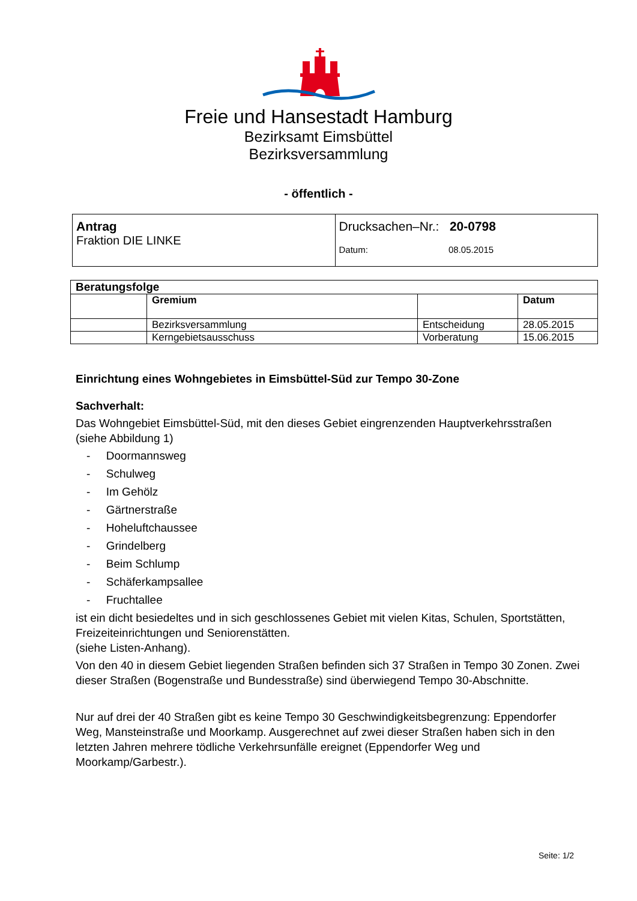Freie und Hansestadt Hamburg
Bezirksamt Eimsbüttel
Bezirksversammlung
- öffentlich -
| Antrag Fraktion DIE LINKE | Drucksachen–Nr.: 20-0798 Datum: 08.05.2015 |
| Beratungsfolge | | | |
| --- | --- | --- | --- |
| | Gremium | | Datum |
| | Bezirksversammlung | Entscheidung | 28.05.2015 |
| | Kerngebietsausschuss | Vorberatung | 15.06.2015 |
Einrichtung eines Wohngebietes in Eimsbüttel-Süd zur Tempo 30-Zone
Sachverhalt:
Das Wohngebiet Eimsbüttel-Süd, mit den dieses Gebiet eingrenzenden Hauptverkehrsstraßen (siehe Abbildung 1)
- Doormannsweg
- Schulweg
- Im Gehölz
- Gärtnerstraße
- Hoheluftchaussee
- Grindelberg
- Beim Schlump
- Schäferkampsallee
- Fruchtallee
ist ein dicht besiedeltes und in sich geschlossenes Gebiet mit vielen Kitas, Schulen, Sportstätten, Freizeiteinrichtungen und Seniorenstätten.
(siehe Listen-Anhang).
Von den 40 in diesem Gebiet liegenden Straßen befinden sich 37 Straßen in Tempo 30 Zonen. Zwei dieser Straßen (Bogenstraße und Bundesstraße) sind überwiegend Tempo 30-Abschnitte.
Nur auf drei der 40 Straßen gibt es keine Tempo 30 Geschwindigkeitsbegrenzung: Eppendorfer Weg, Mansteinstraße und Moorkamp. Ausgerechnet auf zwei dieser Straßen haben sich in den letzten Jahren mehrere tödliche Verkehrsunfälle ereignet (Eppendorfer Weg und Moorkamp/Garbestr.).
Seite: 1/2